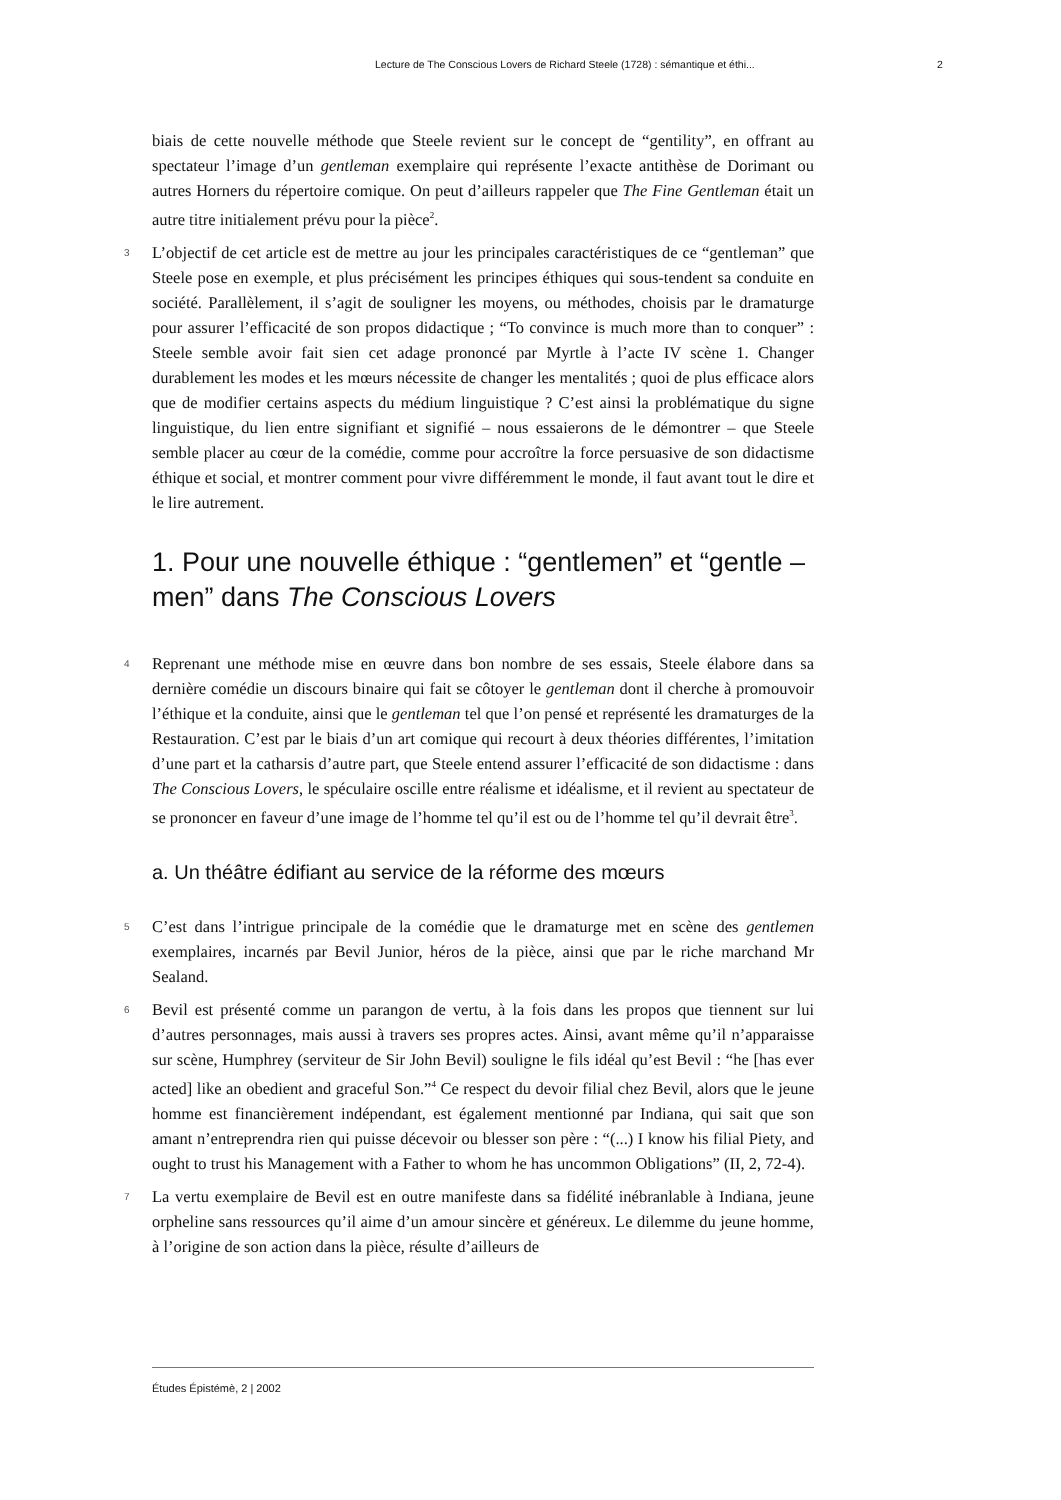Lecture de The Conscious Lovers de Richard Steele (1728) : sémantique et éthi... 2
biais de cette nouvelle méthode que Steele revient sur le concept de “gentility”, en offrant au spectateur l’image d’un gentleman exemplaire qui représente l’exacte antithèse de Dorimant ou autres Horners du répertoire comique. On peut d’ailleurs rappeler que The Fine Gentleman était un autre titre initialement prévu pour la pièce<sup>2</sup>.
3 L’objectif de cet article est de mettre au jour les principales caractéristiques de ce “gentleman” que Steele pose en exemple, et plus précisément les principes éthiques qui sous-tendent sa conduite en société. Parallèlement, il s’agit de souligner les moyens, ou méthodes, choisis par le dramaturge pour assurer l’efficacité de son propos didactique ; “To convince is much more than to conquer” : Steele semble avoir fait sien cet adage prononcé par Myrtle à l’acte IV scène 1. Changer durablement les modes et les mœurs nécessite de changer les mentalités ; quoi de plus efficace alors que de modifier certains aspects du médium linguistique ? C’est ainsi la problématique du signe linguistique, du lien entre signifiant et signifié – nous essaierons de le démontrer – que Steele semble placer au cœur de la comédie, comme pour accroître la force persuasive de son didactisme éthique et social, et montrer comment pour vivre différemment le monde, il faut avant tout le dire et le lire autrement.
1. Pour une nouvelle éthique : “gentlemen” et “gentle – men” dans The Conscious Lovers
4 Reprenant une méthode mise en œuvre dans bon nombre de ses essais, Steele élabore dans sa dernière comédie un discours binaire qui fait se côtoyer le gentleman dont il cherche à promouvoir l’éthique et la conduite, ainsi que le gentleman tel que l’on pensé et représenté les dramaturges de la Restauration. C’est par le biais d’un art comique qui recourt à deux théories différentes, l’imitation d’une part et la catharsis d’autre part, que Steele entend assurer l’efficacité de son didactisme : dans The Conscious Lovers, le spéculaire oscille entre réalisme et idéalisme, et il revient au spectateur de se prononcer en faveur d’une image de l’homme tel qu’il est ou de l’homme tel qu’il devrait être<sup>3</sup>.
a. Un théâtre édifiant au service de la réforme des mœurs
5 C’est dans l’intrigue principale de la comédie que le dramaturge met en scène des gentlemen exemplaires, incarnés par Bevil Junior, héros de la pièce, ainsi que par le riche marchand Mr Sealand.
6 Bevil est présenté comme un parangon de vertu, à la fois dans les propos que tiennent sur lui d’autres personnages, mais aussi à travers ses propres actes. Ainsi, avant même qu’il n’apparaisse sur scène, Humphrey (serviteur de Sir John Bevil) souligne le fils idéal qu’est Bevil : “he [has ever acted] like an obedient and graceful Son.”<sup>4</sup> Ce respect du devoir filial chez Bevil, alors que le jeune homme est financièrement indépendant, est également mentionné par Indiana, qui sait que son amant n’entreprendra rien qui puisse décevoir ou blesser son père : “(...) I know his filial Piety, and ought to trust his Management with a Father to whom he has uncommon Obligations” (II, 2, 72-4).
7 La vertu exemplaire de Bevil est en outre manifeste dans sa fidélité inébranlable à Indiana, jeune orpheline sans ressources qu’il aime d’un amour sincère et généreux. Le dilemme du jeune homme, à l’origine de son action dans la pièce, résulte d’ailleurs de
Études Épistémè, 2 | 2002